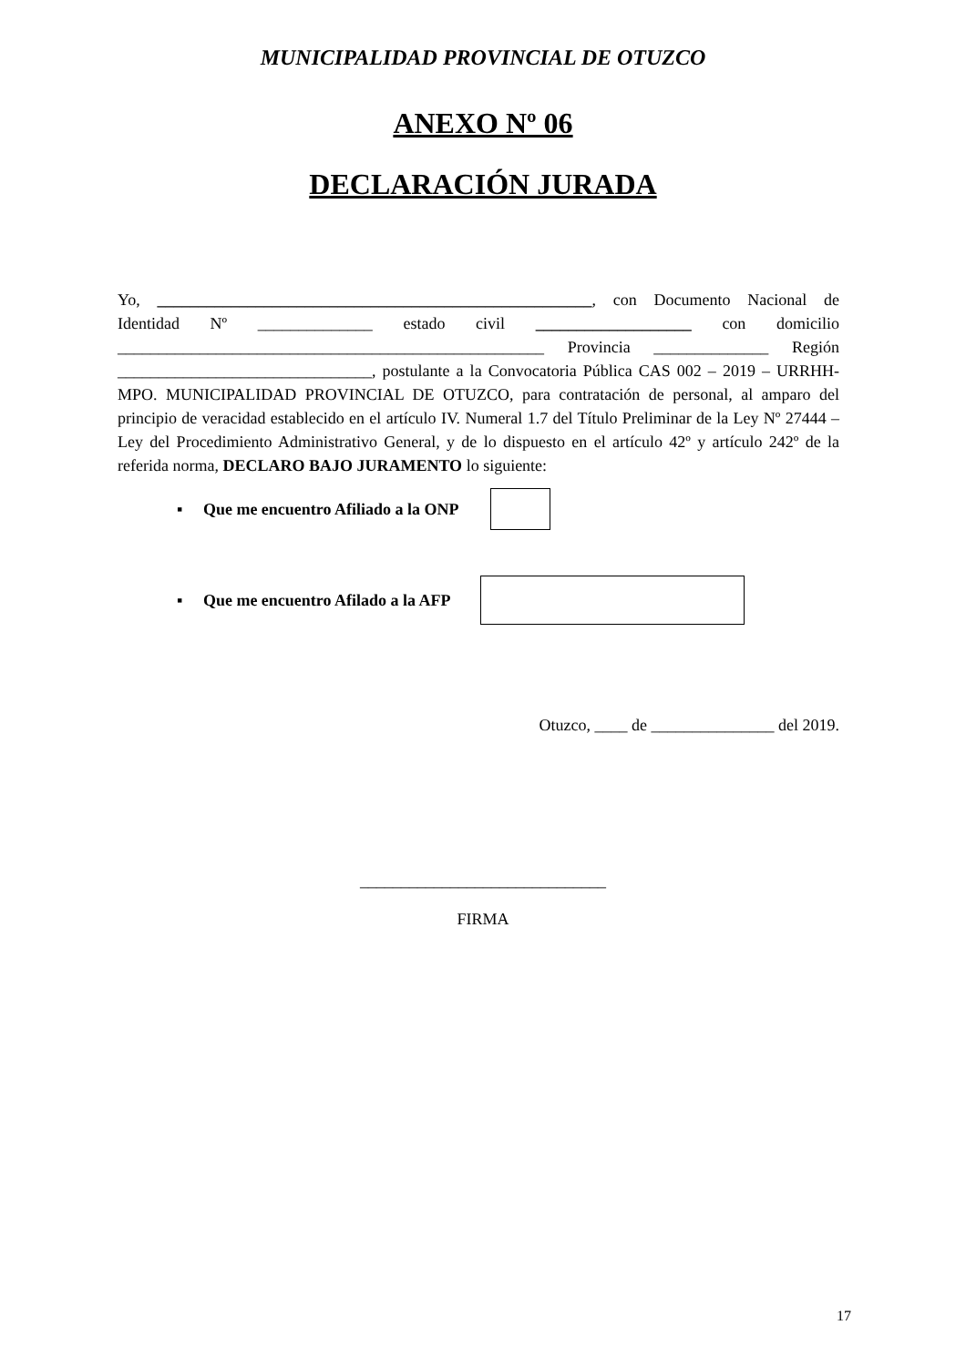MUNICIPALIDAD PROVINCIAL DE OTUZCO
ANEXO Nº 06
DECLARACIÓN JURADA
Yo, _____________________________________________________, con Documento Nacional de Identidad Nº ______________ estado civil ___________________ con domicilio ____________________________________________________ Provincia ______________ Región _______________________________, postulante a la Convocatoria Pública CAS 002 – 2019 – URRHH-MPO. MUNICIPALIDAD PROVINCIAL DE OTUZCO, para contratación de personal, al amparo del principio de veracidad establecido en el artículo IV. Numeral 1.7 del Título Preliminar de la Ley Nº 27444 – Ley del Procedimiento Administrativo General, y de lo dispuesto en el artículo 42º y artículo 242º de la referida norma, DECLARO BAJO JURAMENTO lo siguiente:
▪ Que me encuentro Afiliado a la ONP
▪ Que me encuentro Afilado a la AFP
Otuzco, ____ de _______________ del 2019.
______________________________
FIRMA
17